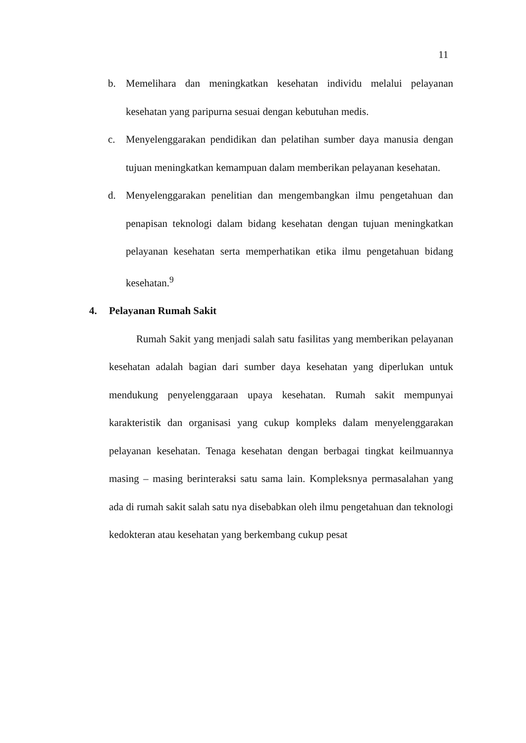11
b. Memelihara dan meningkatkan kesehatan individu melalui pelayanan kesehatan yang paripurna sesuai dengan kebutuhan medis.
c. Menyelenggarakan pendidikan dan pelatihan sumber daya manusia dengan tujuan meningkatkan kemampuan dalam memberikan pelayanan kesehatan.
d. Menyelenggarakan penelitian dan mengembangkan ilmu pengetahuan dan penapisan teknologi dalam bidang kesehatan dengan tujuan meningkatkan pelayanan kesehatan serta memperhatikan etika ilmu pengetahuan bidang kesehatan.<sup>9</sup>
4. Pelayanan Rumah Sakit
Rumah Sakit yang menjadi salah satu fasilitas yang memberikan pelayanan kesehatan adalah bagian dari sumber daya kesehatan yang diperlukan untuk mendukung penyelenggaraan upaya kesehatan. Rumah sakit mempunyai karakteristik dan organisasi yang cukup kompleks dalam menyelenggarakan pelayanan kesehatan. Tenaga kesehatan dengan berbagai tingkat keilmuannya masing – masing berinteraksi satu sama lain. Kompleksnya permasalahan yang ada di rumah sakit salah satu nya disebabkan oleh ilmu pengetahuan dan teknologi kedokteran atau kesehatan yang berkembang cukup pesat